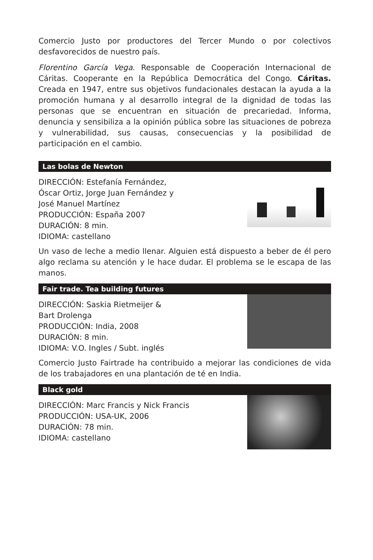Comercio Justo por productores del Tercer Mundo o por colectivos desfavorecidos de nuestro país.
Florentino García Vega. Responsable de Cooperación Internacional de Cáritas. Cooperante en la República Democrática del Congo. Cáritas. Creada en 1947, entre sus objetivos fundacionales destacan la ayuda a la promoción humana y al desarrollo integral de la dignidad de todas las personas que se encuentran en situación de precariedad. Informa, denuncia y sensibiliza a la opinión pública sobre las situaciones de pobreza y vulnerabilidad, sus causas, consecuencias y la posibilidad de participación en el cambio.
Las bolas de Newton
DIRECCIÓN: Estefanía Fernández,
Óscar Ortiz, Jorge Juan Fernández y
José Manuel Martínez
PRODUCCIÓN: España 2007
DURACIÓN: 8 min.
IDIOMA: castellano
Un vaso de leche a medio llenar. Alguien está dispuesto a beber de él pero algo reclama su atención y le hace dudar. El problema se le escapa de las manos.
Fair trade. Tea building futures
DIRECCIÓN: Saskia Rietmeijer &
Bart Drolenga
PRODUCCIÓN: India, 2008
DURACIÓN: 8 min.
IDIOMA: V.O. Ingles / Subt. inglés
Comercio Justo Fairtrade ha contribuido a mejorar las condiciones de vida de los trabajadores en una plantación de té en India.
Black gold
DIRECCIÓN: Marc Francis y Nick Francis
PRODUCCIÓN: USA-UK, 2006
DURACIÓN: 78 min.
IDIOMA: castellano